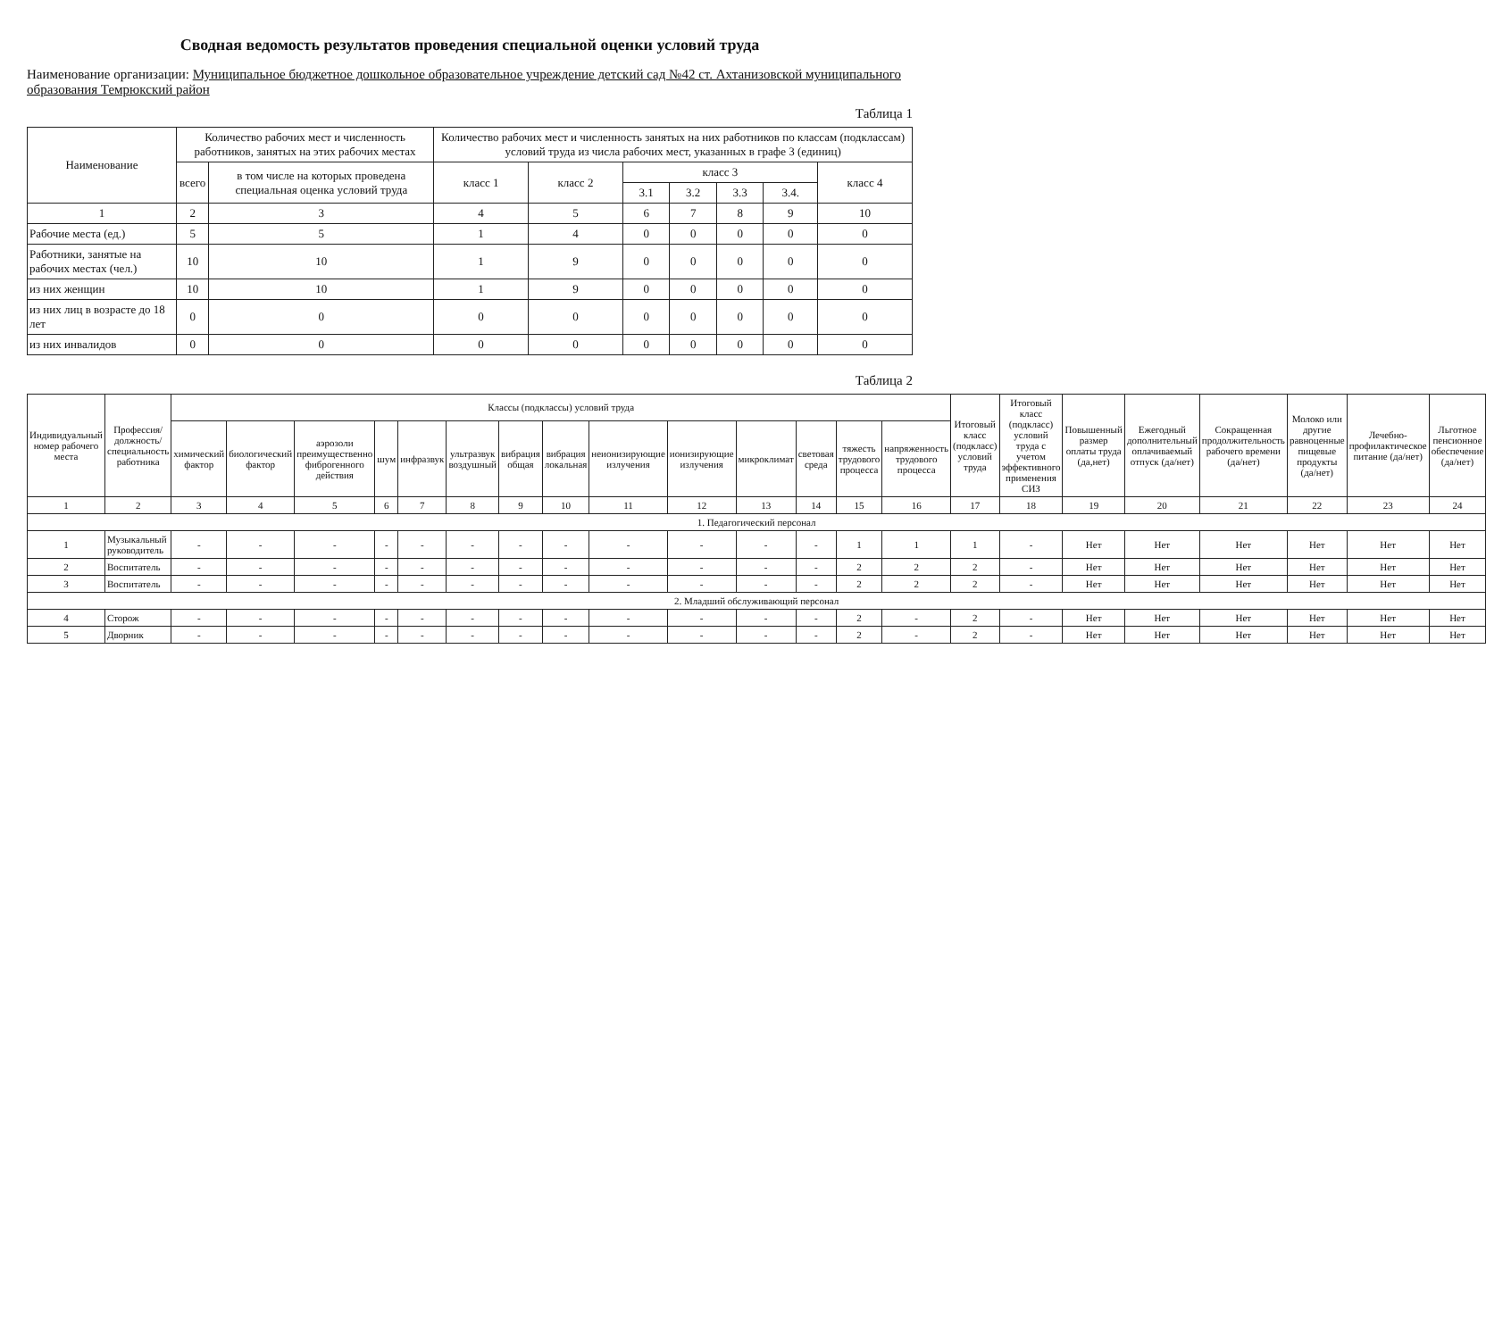Сводная ведомость результатов проведения специальной оценки условий труда
Наименование организации: Муниципальное бюджетное дошкольное образовательное учреждение детский сад №42 ст. Ахтанизовской муниципального образования Темрюкский район
Таблица 1
| Наименование | Количество рабочих мест и численность работников, занятых на этих рабочих местах | | Количество рабочих мест и численность занятых на них работников по классам (подклассам) условий труда из числа рабочих мест, указанных в графе 3 (единиц) | | | | | | |
| --- | --- | --- | --- | --- | --- | --- | --- | --- | --- |
| | всего | в том числе на которых проведена специальная оценка условий труда | класс 1 | класс 2 | класс 3 | | | | класс 4 |
| | | | | | 3.1 | 3.2 | 3.3 | 3.4. | |
| 1 | 2 | 3 | 4 | 5 | 6 | 7 | 8 | 9 | 10 |
| Рабочие места (ед.) | 5 | 5 | 1 | 4 | 0 | 0 | 0 | 0 | 0 |
| Работники, занятые на рабочих местах (чел.) | 10 | 10 | 1 | 9 | 0 | 0 | 0 | 0 | 0 |
| из них женщин | 10 | 10 | 1 | 9 | 0 | 0 | 0 | 0 | 0 |
| из них лиц в возрасте до 18 лет | 0 | 0 | 0 | 0 | 0 | 0 | 0 | 0 | 0 |
| из них инвалидов | 0 | 0 | 0 | 0 | 0 | 0 | 0 | 0 | 0 |
Таблица 2
| Индивидуальный номер рабочего места | Профессия/должность/специальность работника | Классы (подклассы) условий труда | | | | | | | | | | | | | | Итоговый класс (подкласс) условий труда | Итоговый класс (подкласс) условий труда с учетом эффективного применения СИЗ | Повышенный размер оплаты труда (да,нет) | Ежегодный дополнительный оплачиваемый отпуск (да/нет) | Сокращенная продолжительность рабочего времени (да/нет) | Молоко или другие равноценные пищевые продукты (да/нет) | Лечебно-профилактическое питание (да/нет) | Льготное пенсионное обеспечение (да/нет) |
| --- | --- | --- | --- | --- | --- | --- | --- | --- | --- | --- | --- | --- | --- | --- | --- | --- | --- | --- | --- | --- | --- | --- | --- |
| | | химический фактор | биологический фактор | аэрозоли преимущественно фиброгенного действия | шум | инфразвук | ультразвук воздушный | вибрация общая | вибрация локальная | неионизирующие излучения | ионизирующие излучения | микроклимат | световая среда | тяжесть трудового процесса | напряженность трудового процесса | | | | | | | | |
| 1 | 2 | 3 | 4 | 5 | 6 | 7 | 8 | 9 | 10 | 11 | 12 | 13 | 14 | 15 | 16 | 17 | 18 | 19 | 20 | 21 | 22 | 23 | 24 |
| 1. Педагогический персонал | | | | | | | | | | | | | | | | | | | | | | | |
| 1 | Музыкальный руководитель | - | - | - | - | - | - | - | - | - | - | - | - | 1 | 1 | 1 | - | Нет | Нет | Нет | Нет | Нет | Нет |
| 2 | Воспитатель | - | - | - | - | - | - | - | - | - | - | - | - | 2 | 2 | 2 | - | Нет | Нет | Нет | Нет | Нет | Нет |
| 3 | Воспитатель | - | - | - | - | - | - | - | - | - | - | - | - | 2 | 2 | 2 | - | Нет | Нет | Нет | Нет | Нет | Нет |
| 2. Младший обслуживающий персонал | | | | | | | | | | | | | | | | | | | | | | | |
| 4 | Сторож | - | - | - | - | - | - | - | - | - | - | - | - | 2 | - | 2 | - | Нет | Нет | Нет | Нет | Нет | Нет |
| 5 | Дворник | - | - | - | - | - | - | - | - | - | - | - | - | 2 | - | 2 | - | Нет | Нет | Нет | Нет | Нет | Нет |